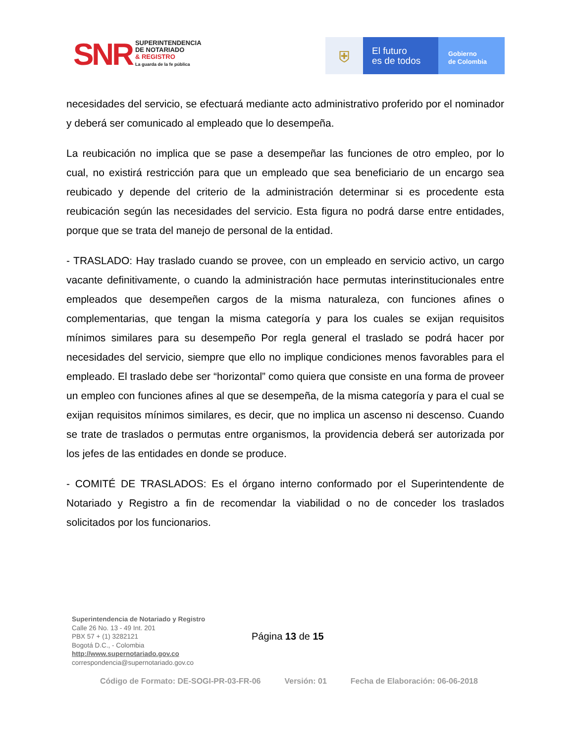SNR
SUPERINTENDENCIA
DE NOTARIADO
& REGISTRO
La guarda de la fe pública
⛨
El futuro
es de todos
Gobierno
de Colombia
necesidades del servicio, se efectuará mediante acto administrativo proferido por el nominador y deberá ser comunicado al empleado que lo desempeña.
La reubicación no implica que se pase a desempeñar las funciones de otro empleo, por lo cual, no existirá restricción para que un empleado que sea beneficiario de un encargo sea reubicado y depende del criterio de la administración determinar si es procedente esta reubicación según las necesidades del servicio. Esta figura no podrá darse entre entidades, porque que se trata del manejo de personal de la entidad.
- TRASLADO: Hay traslado cuando se provee, con un empleado en servicio activo, un cargo vacante definitivamente, o cuando la administración hace permutas interinstitucionales entre empleados que desempeñen cargos de la misma naturaleza, con funciones afines o complementarias, que tengan la misma categoría y para los cuales se exijan requisitos mínimos similares para su desempeño Por regla general el traslado se podrá hacer por necesidades del servicio, siempre que ello no implique condiciones menos favorables para el empleado. El traslado debe ser “horizontal” como quiera que consiste en una forma de proveer un empleo con funciones afines al que se desempeña, de la misma categoría y para el cual se exijan requisitos mínimos similares, es decir, que no implica un ascenso ni descenso. Cuando se trate de traslados o permutas entre organismos, la providencia deberá ser autorizada por los jefes de las entidades en donde se produce.
- COMITÉ DE TRASLADOS: Es el órgano interno conformado por el Superintendente de Notariado y Registro a fin de recomendar la viabilidad o no de conceder los traslados solicitados por los funcionarios.
Superintendencia de Notariado y Registro
Calle 26 No. 13 - 49 Int. 201
PBX 57 + (1) 3282121
Bogotá D.C., - Colombia
http://www.supernotariado.gov.co
correspondencia@supernotariado.gov.co
Página 13 de 15
Código de Formato: DE-SOGI-PR-03-FR-06 Versión: 01 Fecha de Elaboración: 06-06-2018